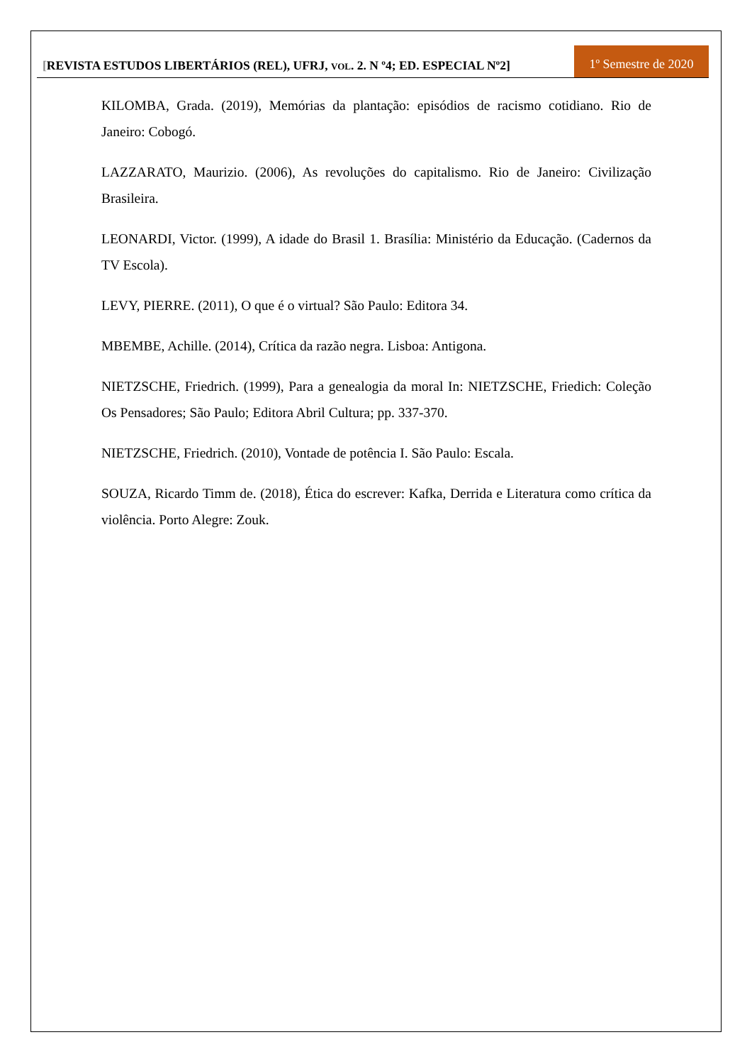[REVISTA ESTUDOS LIBERTÁRIOS (REL), UFRJ, VOL. 2. N º4; ED. ESPECIAL Nº2]
1º Semestre de 2020
KILOMBA, Grada. (2019), Memórias da plantação: episódios de racismo cotidiano. Rio de Janeiro: Cobogó.
LAZZARATO, Maurizio. (2006), As revoluções do capitalismo. Rio de Janeiro: Civilização Brasileira.
LEONARDI, Victor. (1999), A idade do Brasil 1. Brasília: Ministério da Educação. (Cadernos da TV Escola).
LEVY, PIERRE. (2011), O que é o virtual? São Paulo: Editora 34.
MBEMBE, Achille. (2014), Crítica da razão negra. Lisboa: Antigona.
NIETZSCHE, Friedrich. (1999), Para a genealogia da moral In: NIETZSCHE, Friedich: Coleção Os Pensadores; São Paulo; Editora Abril Cultura; pp. 337-370.
NIETZSCHE, Friedrich. (2010), Vontade de potência I. São Paulo: Escala.
SOUZA, Ricardo Timm de. (2018), Ética do escrever: Kafka, Derrida e Literatura como crítica da violência. Porto Alegre: Zouk.